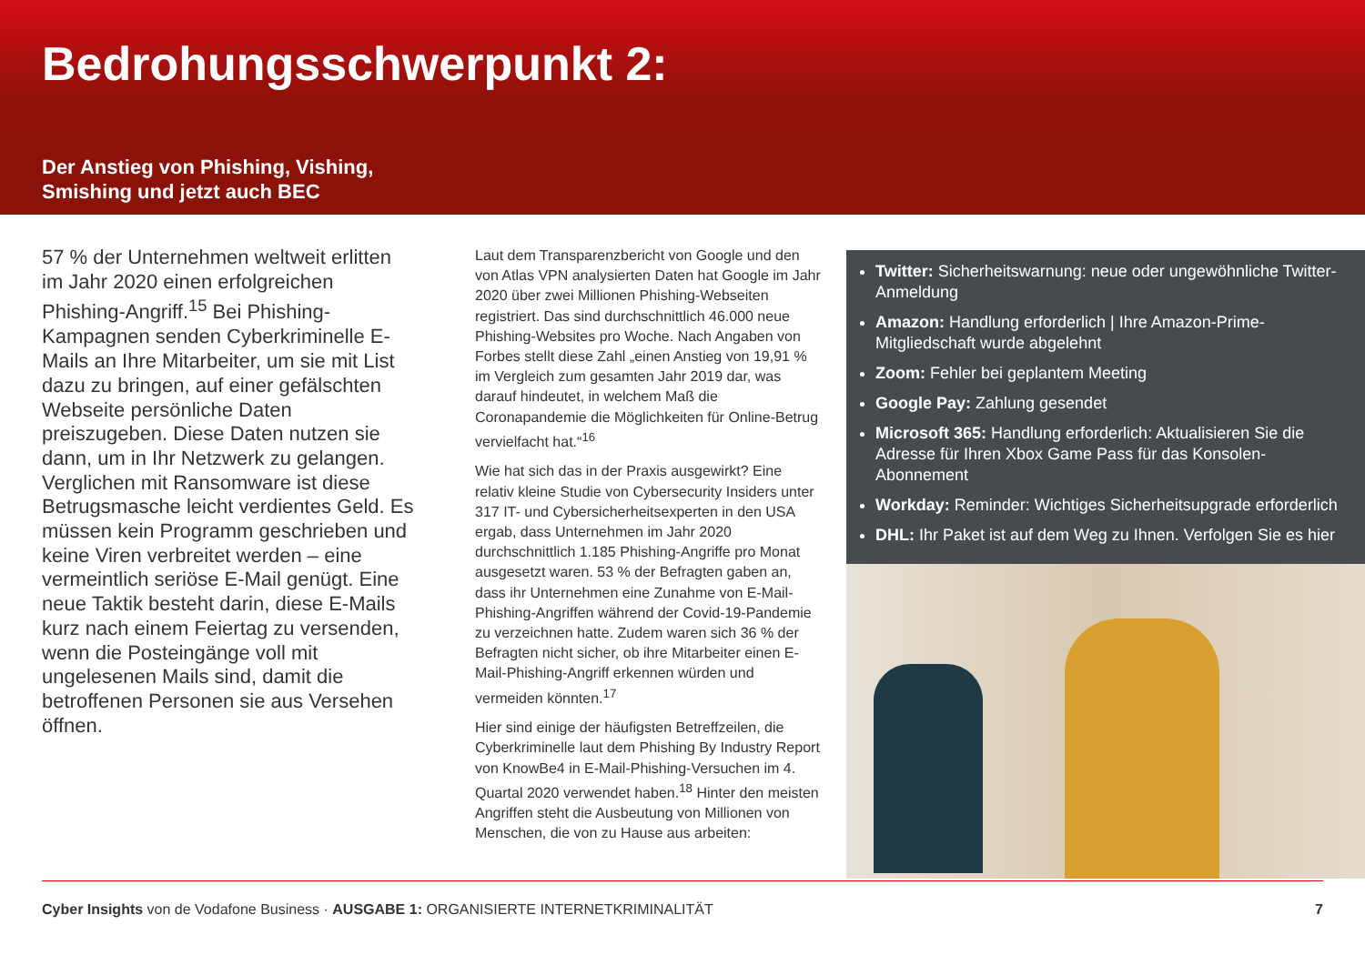Bedrohungsschwerpunkt 2:
Der Anstieg von Phishing, Vishing,
Smishing und jetzt auch BEC
57 % der Unternehmen weltweit erlitten im Jahr 2020 einen erfolgreichen Phishing-Angriff.<sup>15</sup> Bei Phishing-Kampagnen senden Cyberkriminelle E-Mails an Ihre Mitarbeiter, um sie mit List dazu zu bringen, auf einer gefälschten Webseite persönliche Daten preiszugeben. Diese Daten nutzen sie dann, um in Ihr Netzwerk zu gelangen. Verglichen mit Ransomware ist diese Betrugsmasche leicht verdientes Geld. Es müssen kein Programm geschrieben und keine Viren verbreitet werden – eine vermeintlich seriöse E-Mail genügt. Eine neue Taktik besteht darin, diese E-Mails kurz nach einem Feiertag zu versenden, wenn die Posteingänge voll mit ungelesenen Mails sind, damit die betroffenen Personen sie aus Versehen öffnen.
Laut dem Transparenzbericht von Google und den von Atlas VPN analysierten Daten hat Google im Jahr 2020 über zwei Millionen Phishing-Webseiten registriert. Das sind durchschnittlich 46.000 neue Phishing-Websites pro Woche. Nach Angaben von Forbes stellt diese Zahl „einen Anstieg von 19,91 % im Vergleich zum gesamten Jahr 2019 dar, was darauf hindeutet, in welchem Maß die Coronapandemie die Möglichkeiten für Online-Betrug vervielfacht hat.“<sup>16</sup>
Wie hat sich das in der Praxis ausgewirkt? Eine relativ kleine Studie von Cybersecurity Insiders unter 317 IT- und Cybersicherheitsexperten in den USA ergab, dass Unternehmen im Jahr 2020 durchschnittlich 1.185 Phishing-Angriffe pro Monat ausgesetzt waren. 53 % der Befragten gaben an, dass ihr Unternehmen eine Zunahme von E-Mail-Phishing-Angriffen während der Covid-19-Pandemie zu verzeichnen hatte. Zudem waren sich 36 % der Befragten nicht sicher, ob ihre Mitarbeiter einen E-Mail-Phishing-Angriff erkennen würden und vermeiden könnten.<sup>17</sup>
Hier sind einige der häufigsten Betreffzeilen, die Cyberkriminelle laut dem Phishing By Industry Report von KnowBe4 in E-Mail-Phishing-Versuchen im 4. Quartal 2020 verwendet haben.<sup>18</sup> Hinter den meisten Angriffen steht die Ausbeutung von Millionen von Menschen, die von zu Hause aus arbeiten:
Twitter: Sicherheitswarnung: neue oder ungewöhnliche Twitter-Anmeldung
Amazon: Handlung erforderlich | Ihre Amazon-Prime-Mitgliedschaft wurde abgelehnt
Zoom: Fehler bei geplantem Meeting
Google Pay: Zahlung gesendet
Microsoft 365: Handlung erforderlich: Aktualisieren Sie die Adresse für Ihren Xbox Game Pass für das Konsolen-Abonnement
Workday: Reminder: Wichtiges Sicherheitsupgrade erforderlich
DHL: Ihr Paket ist auf dem Weg zu Ihnen. Verfolgen Sie es hier
Cyber Insights von de Vodafone Business · AUSGABE 1: ORGANISIERTE INTERNETKRIMINALITÄT 7